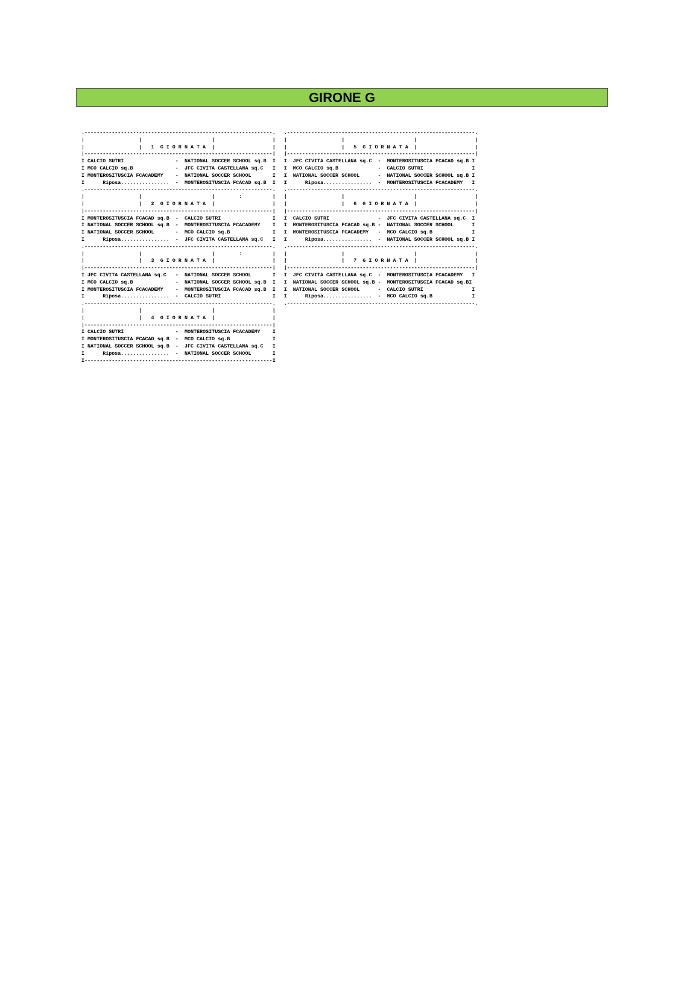GIRONE G
.--------------------------------------------------------------.
|                  |                       |                   |
|                  |   1  G I O R N A T A  |                   |
|--------------------------------------------------------------|
I CALCIO SUTRI                 -  NATIONAL SOCCER SCHOOL sq.B  I
I MCO CALCIO sq.B              -  JFC CIVITA CASTELLANA sq.C   I
I MONTEROSITUSCIA FCACADEMY    -  NATIONAL SOCCER SCHOOL       I
I      Riposa................  -  MONTEROSITUSCIA FCACAD sq.B  I
.--------------------------------------------------------------.
|                  |                       |        :          |
|                  |   2  G I O R N A T A  |                   |
|--------------------------------------------------------------|
I MONTEROSITUSCIA FCACAD sq.B  -  CALCIO SUTRI                 I
I NATIONAL SOCCER SCHOOL sq.B  -  MONTEROSITUSCIA FCACADEMY    I
I NATIONAL SOCCER SCHOOL       -  MCO CALCIO sq.B              I
I      Riposa................  -  JFC CIVITA CASTELLANA sq.C   I
.--------------------------------------------------------------.
|                  |                       |        :          |
|                  |   3  G I O R N A T A  |                   |
|--------------------------------------------------------------|
I JFC CIVITA CASTELLANA sq.C   -  NATIONAL SOCCER SCHOOL       I
I MCO CALCIO sq.B              -  NATIONAL SOCCER SCHOOL sq.B  I
I MONTEROSITUSCIA FCACADEMY    -  MONTEROSITUSCIA FCACAD sq.B  I
I      Riposa................  -  CALCIO SUTRI                 I
.--------------------------------------------------------------.
|                  |                       |                   |
|                  |   4  G I O R N A T A  |                   |
|--------------------------------------------------------------|
I CALCIO SUTRI                 -  MONTEROSITUSCIA FCACADEMY    I
I MONTEROSITUSCIA FCACAD sq.B  -  MCO CALCIO sq.B              I
I NATIONAL SOCCER SCHOOL sq.B  -  JFC CIVITA CASTELLANA sq.C   I
I      Riposa................  -  NATIONAL SOCCER SCHOOL       I
I--------------------------------------------------------------I
.--------------------------------------------------------------.
|                  |                       |                   |
|                  |   5  G I O R N A T A  |                   |
|--------------------------------------------------------------|
I  JFC CIVITA CASTELLANA sq.C  -  MONTEROSITUSCIA FCACAD sq.B I
I  MCO CALCIO sq.B             -  CALCIO SUTRI                I
I  NATIONAL SOCCER SCHOOL      -  NATIONAL SOCCER SCHOOL sq.B I
I      Riposa................  -  MONTEROSITUSCIA FCACADEMY   I
.--------------------------------------------------------------.
|                  |                       |                   |
|                  |   6  G I O R N A T A  |                   |
|--------------------------------------------------------------|
I  CALCIO SUTRI                -  JFC CIVITA CASTELLANA sq.C  I
I  MONTEROSITUSCIA FCACAD sq.B -  NATIONAL SOCCER SCHOOL      I
I  MONTEROSITUSCIA FCACADEMY   -  MCO CALCIO sq.B             I
I      Riposa................  -  NATIONAL SOCCER SCHOOL sq.B I
.--------------------------------------------------------------.
|                  |                       |                   |
|                  |   7  G I O R N A T A  |                   |
|--------------------------------------------------------------|
I  JFC CIVITA CASTELLANA sq.C  -  MONTEROSITUSCIA FCACADEMY   I
I  NATIONAL SOCCER SCHOOL sq.B -  MONTEROSITUSCIA FCACAD sq.BI
I  NATIONAL SOCCER SCHOOL      -  CALCIO SUTRI                I
I      Riposa................  -  MCO CALCIO sq.B             I
.--------------------------------------------------------------.